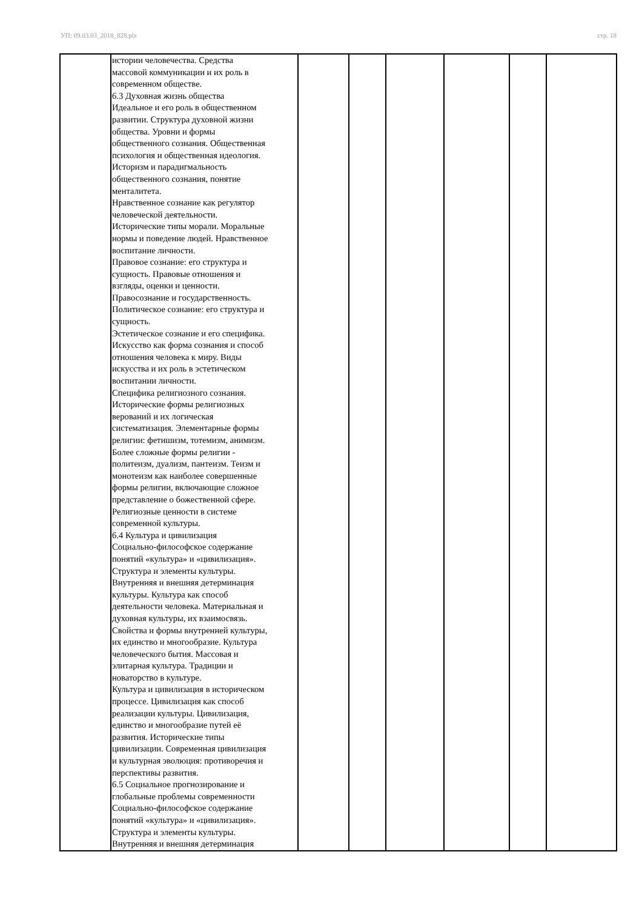УП: 09.03.03_2018_828.plx стр. 18
| | истории человечества. Средства массовой коммуникации и их роль в современном обществе. 6.3 Духовная жизнь общества Идеальное и его роль в общественном развитии. Структура духовной жизни общества. Уровни и формы общественного сознания. Общественная психология и общественная идеология. Историзм и парадигмальность общественного сознания, понятие менталитета. Нравственное сознание как регулятор человеческой деятельности. Исторические типы морали. Моральные нормы и поведение людей. Нравственное воспитание личности. Правовое сознание: его структура и сущность. Правовые отношения и взгляды, оценки и ценности. Правосознание и государственность. Политическое сознание: его структура и сущность. Эстетическое сознание и его специфика. Искусство как форма сознания и способ отношения человека к миру. Виды искусства и их роль в эстетическом воспитании личности. Специфика религиозного сознания. Исторические формы религиозных верований и их логическая систематизация. Элементарные формы религии: фетишизм, тотемизм, анимизм. Более сложные формы религии - политеизм, дуализм, пантеизм. Теизм и монотеизм как наиболее совершенные формы религии, включающие сложное представление о божественной сфере. Религиозные ценности в системе современной культуры. 6.4 Культура и цивилизация Социально-философское содержание понятий «культура» и «цивилизация». Структура и элементы культуры. Внутренняя и внешняя детерминация культуры. Культура как способ деятельности человека. Материальная и духовная культуры, их взаимосвязь. Свойства и формы внутренней культуры, их единство и многообразие. Культура человеческого бытия. Массовая и элитарная культура. Традиции и новаторство в культуре. Культура и цивилизация в историческом процессе. Цивилизация как способ реализации культуры. Цивилизация, единство и многообразие путей её развития. Исторические типы цивилизации. Современная цивилизация и культурная эволюция: противоречия и перспективы развития. 6.5 Социальное прогнозирование и глобальные проблемы современности Социально-философское содержание понятий «культура» и «цивилизация». Структура и элементы культуры. Внутренняя и внешняя детерминация | | | | | | |